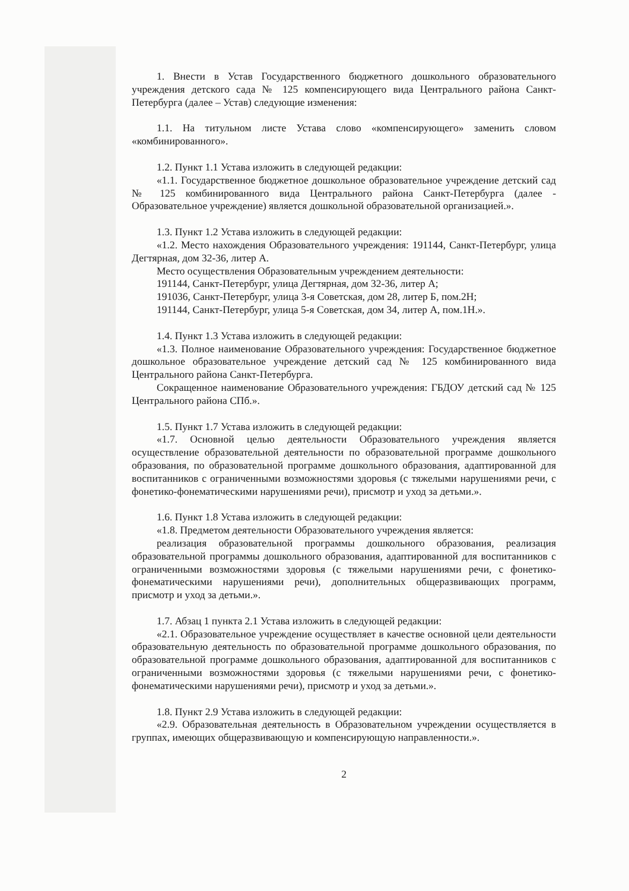1. Внести в Устав Государственного бюджетного дошкольного образовательного учреждения детского сада № 125 компенсирующего вида Центрального района Санкт-Петербурга (далее – Устав) следующие изменения:
1.1. На титульном листе Устава слово «компенсирующего» заменить словом «комбинированного».
1.2. Пункт 1.1 Устава изложить в следующей редакции:
«1.1. Государственное бюджетное дошкольное образовательное учреждение детский сад № 125 комбинированного вида Центрального района Санкт-Петербурга (далее - Образовательное учреждение) является дошкольной образовательной организацией.».
1.3. Пункт 1.2 Устава изложить в следующей редакции:
«1.2. Место нахождения Образовательного учреждения: 191144, Санкт-Петербург, улица Дегтярная, дом 32-36, литер А.
Место осуществления Образовательным учреждением деятельности:
191144, Санкт-Петербург, улица Дегтярная, дом 32-36, литер А;
191036, Санкт-Петербург, улица 3-я Советская, дом 28, литер Б, пом.2Н;
191144, Санкт-Петербург, улица 5-я Советская, дом 34, литер А, пом.1Н.».
1.4. Пункт 1.3 Устава изложить в следующей редакции:
«1.3. Полное наименование Образовательного учреждения: Государственное бюджетное дошкольное образовательное учреждение детский сад № 125 комбинированного вида Центрального района Санкт-Петербурга.
Сокращенное наименование Образовательного учреждения: ГБДОУ детский сад № 125 Центрального района СПб.».
1.5. Пункт 1.7 Устава изложить в следующей редакции:
«1.7. Основной целью деятельности Образовательного учреждения является осуществление образовательной деятельности по образовательной программе дошкольного образования, по образовательной программе дошкольного образования, адаптированной для воспитанников с ограниченными возможностями здоровья (с тяжелыми нарушениями речи, с фонетико-фонематическими нарушениями речи), присмотр и уход за детьми.».
1.6. Пункт 1.8 Устава изложить в следующей редакции:
«1.8. Предметом деятельности Образовательного учреждения является:
реализация образовательной программы дошкольного образования, реализация образовательной программы дошкольного образования, адаптированной для воспитанников с ограниченными возможностями здоровья (с тяжелыми нарушениями речи, с фонетико-фонематическими нарушениями речи), дополнительных общеразвивающих программ, присмотр и уход за детьми.».
1.7. Абзац 1 пункта 2.1 Устава изложить в следующей редакции:
«2.1. Образовательное учреждение осуществляет в качестве основной цели деятельности образовательную деятельность по образовательной программе дошкольного образования, по образовательной программе дошкольного образования, адаптированной для воспитанников с ограниченными возможностями здоровья (с тяжелыми нарушениями речи, с фонетико-фонематическими нарушениями речи), присмотр и уход за детьми.».
1.8. Пункт 2.9 Устава изложить в следующей редакции:
«2.9. Образовательная деятельность в Образовательном учреждении осуществляется в группах, имеющих общеразвивающую и компенсирующую направленности.».
2